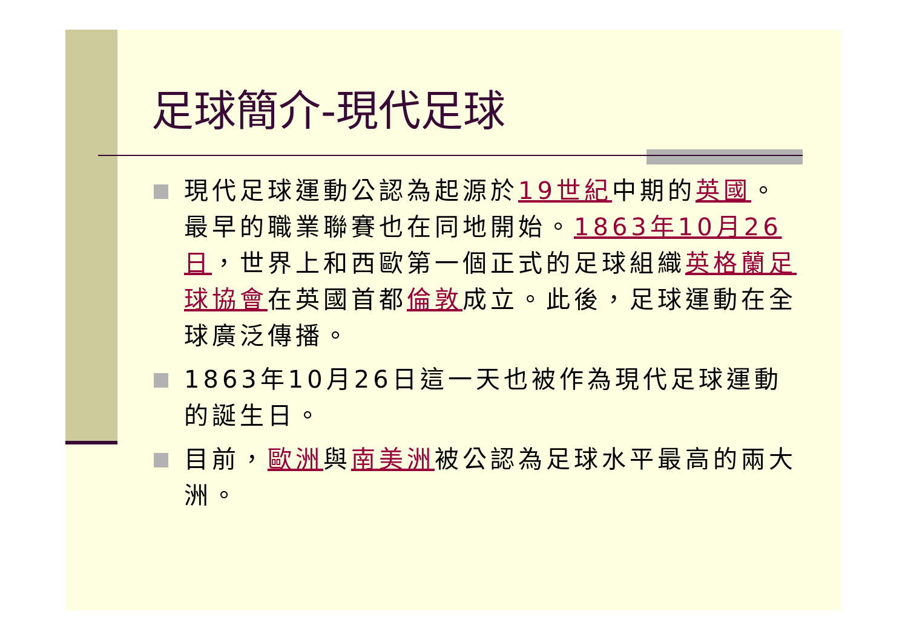足球簡介-現代足球
現代足球運動公認為起源於19世紀中期的英國。最早的職業聯賽也在同地開始。1863年10月26日，世界上和西歐第一個正式的足球組織英格蘭足球協會在英國首都倫敦成立。此後，足球運動在全球廣泛傳播。
1863年10月26日這一天也被作為現代足球運動的誕生日。
目前，歐洲與南美洲被公認為足球水平最高的兩大洲。